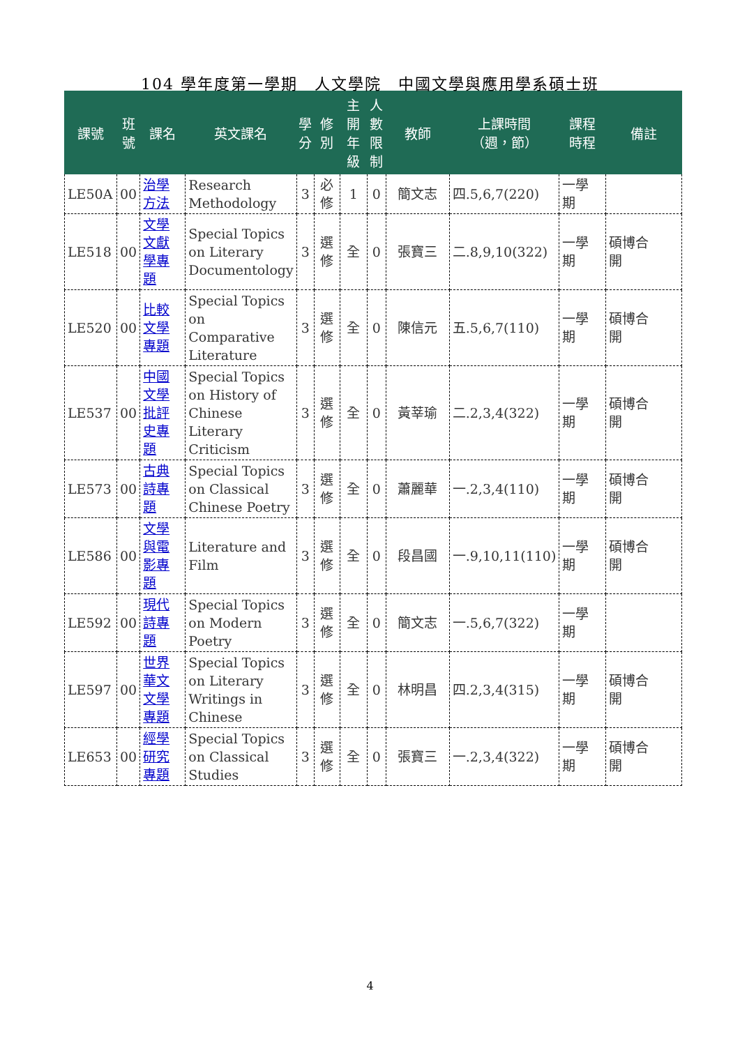104 學年度第一學期　人文學院　中國文學與應用學系碩士班
| 課號 | 班 號 | 課名 | 英文課名 | 學 分 | 修 別 | 主 開 年 級 | 人 數 限 制 | 教師 | 上課時間 （週，節） | 課程 時程 | 備註 |
| --- | --- | --- | --- | --- | --- | --- | --- | --- | --- | --- | --- |
| LE50A | 00 | 治學方法 | Research Methodology | 3 | 必 修 | 1 | 0 | 簡文志 | 四.5,6,7(220) | 一學 期 | |
| LE518 | 00 | 文學文獻學專題 | Special Topics on Literary Documentology | 3 | 選 修 | 全 | 0 | 張寶三 | 二.8,9,10(322) | 一學 期 | 碩博合 開 |
| LE520 | 00 | 比較文學專題 | Special Topics on Comparative Literature | 3 | 選 修 | 全 | 0 | 陳信元 | 五.5,6,7(110) | 一學 期 | 碩博合 開 |
| LE537 | 00 | 中國文學批評史專題 | Special Topics on History of Chinese Literary Criticism | 3 | 選 修 | 全 | 0 | 黃莘瑜 | 二.2,3,4(322) | 一學 期 | 碩博合 開 |
| LE573 | 00 | 古典詩專題 | Special Topics on Classical Chinese Poetry | 3 | 選 修 | 全 | 0 | 蕭麗華 | 一.2,3,4(110) | 一學 期 | 碩博合 開 |
| LE586 | 00 | 文學與電影專題 | Literature and Film | 3 | 選 修 | 全 | 0 | 段昌國 | 一.9,10,11(110) | 一學 期 | 碩博合 開 |
| LE592 | 00 | 現代詩專題 | Special Topics on Modern Poetry | 3 | 選 修 | 全 | 0 | 簡文志 | 一.5,6,7(322) | 一學 期 | |
| LE597 | 00 | 世界華文文學專題 | Special Topics on Literary Writings in Chinese | 3 | 選 修 | 全 | 0 | 林明昌 | 四.2,3,4(315) | 一學 期 | 碩博合 開 |
| LE653 | 00 | 經學研究專題 | Special Topics on Classical Studies | 3 | 選 修 | 全 | 0 | 張寶三 | 一.2,3,4(322) | 一學 期 | 碩博合 開 |
4